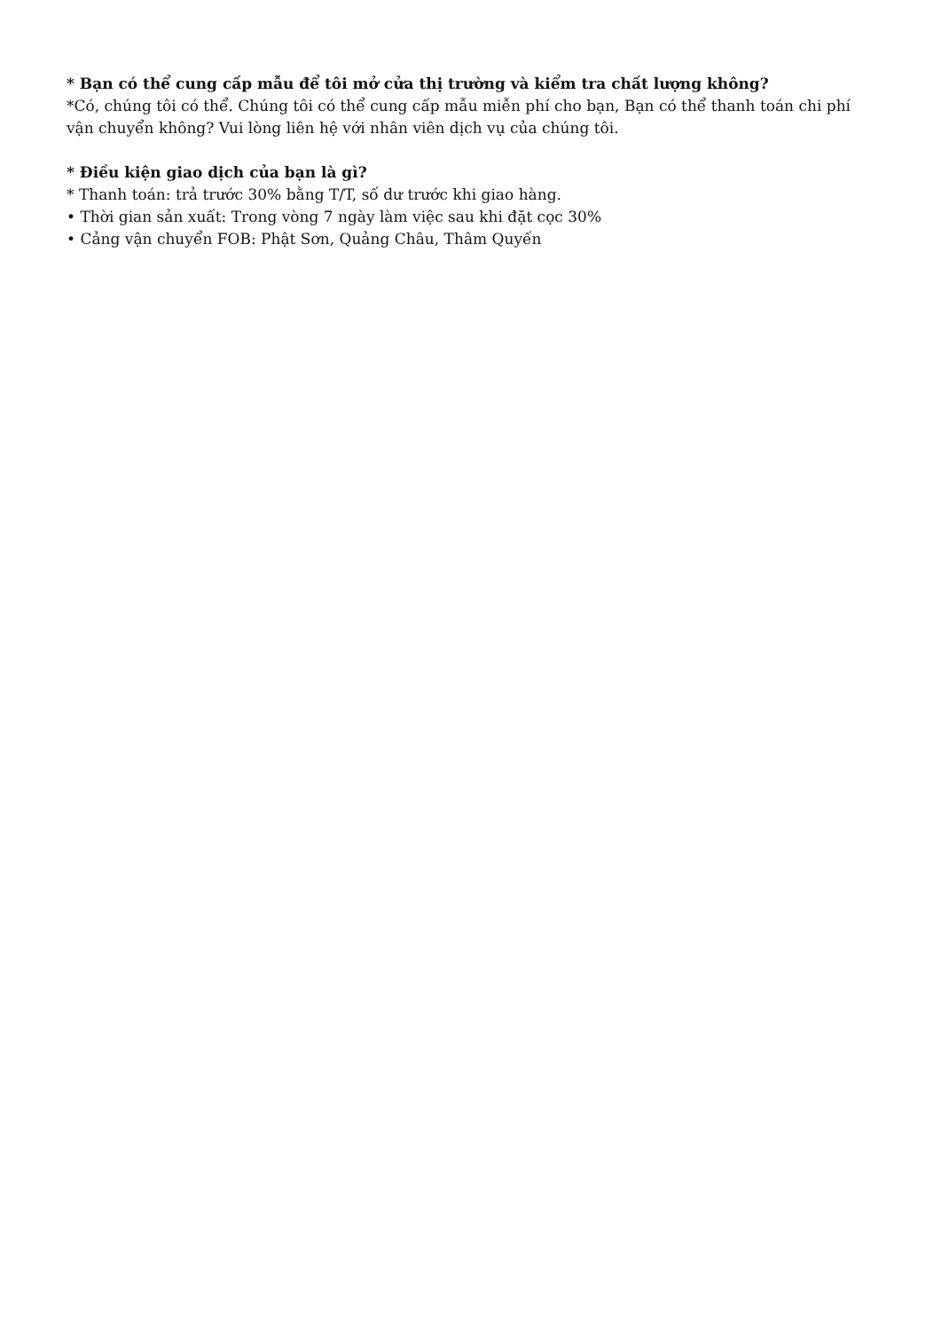* Bạn có thể cung cấp mẫu để tôi mở cửa thị trường và kiểm tra chất lượng không?
*Có, chúng tôi có thể. Chúng tôi có thể cung cấp mẫu miễn phí cho bạn, Bạn có thể thanh toán chi phí vận chuyển không? Vui lòng liên hệ với nhân viên dịch vụ của chúng tôi.
* Điều kiện giao dịch của bạn là gì?
* Thanh toán: trả trước 30% bằng T/T, số dư trước khi giao hàng.
• Thời gian sản xuất: Trong vòng 7 ngày làm việc sau khi đặt cọc 30%
• Cảng vận chuyển FOB: Phật Sơn, Quảng Châu, Thâm Quyến